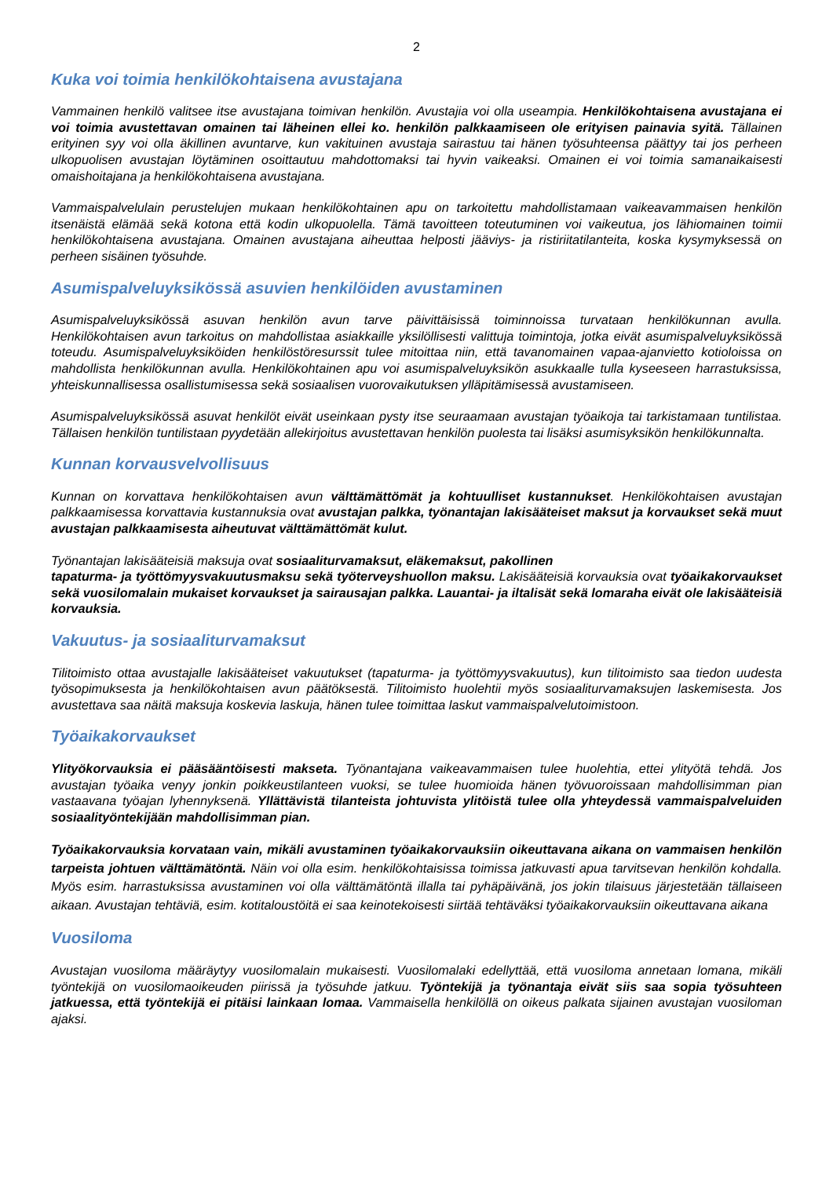2
Kuka voi toimia henkilökohtaisena avustajana
Vammainen henkilö valitsee itse avustajana toimivan henkilön. Avustajia voi olla useampia. Henkilökohtaisena avustajana ei voi toimia avustettavan omainen tai läheinen ellei ko. henkilön palkkaamiseen ole erityisen painavia syitä. Tällainen erityinen syy voi olla äkillinen avuntarve, kun vakituinen avustaja sairastuu tai hänen työsuhteensa päättyy tai jos perheen ulkopuolisen avustajan löytäminen osoittautuu mahdottomaksi tai hyvin vaikeaksi. Omainen ei voi toimia samanaikaisesti omaishoitajana ja henkilökohtaisena avustajana.
Vammaispalvelulain perustelujen mukaan henkilökohtainen apu on tarkoitettu mahdollistamaan vaikeavammaisen henkilön itsenäistä elämää sekä kotona että kodin ulkopuolella. Tämä tavoitteen toteutuminen voi vaikeutua, jos lähiomainen toimii henkilökohtaisena avustajana. Omainen avustajana aiheuttaa helposti jääviys- ja ristiriitatilanteita, koska kysymyksessä on perheen sisäinen työsuhde.
Asumispalveluyksikössä asuvien henkilöiden avustaminen
Asumispalveluyksikössä asuvan henkilön avun tarve päivittäisissä toiminnoissa turvataan henkilökunnan avulla. Henkilökohtaisen avun tarkoitus on mahdollistaa asiakkaille yksilöllisesti valittuja toimintoja, jotka eivät asumispalveluyksikössä toteudu. Asumispalveluyksiköiden henkilöstöresurssit tulee mitoittaa niin, että tavanomainen vapaa-ajanvietto kotioloissa on mahdollista henkilökunnan avulla. Henkilökohtainen apu voi asumispalveluyksikön asukkaalle tulla kyseeseen harrastuksissa, yhteiskunnallisessa osallistumisessa sekä sosiaalisen vuorovaikutuksen ylläpitämisessä avustamiseen.
Asumispalveluyksikössä asuvat henkilöt eivät useinkaan pysty itse seuraamaan avustajan työaikoja tai tarkistamaan tuntilistaa. Tällaisen henkilön tuntilistaan pyydetään allekirjoitus avustettavan henkilön puolesta tai lisäksi asumisyksikön henkilökunnalta.
Kunnan korvausvelvollisuus
Kunnan on korvattava henkilökohtaisen avun välttämättömät ja kohtuulliset kustannukset. Henkilökohtaisen avustajan palkkaamisessa korvattavia kustannuksia ovat avustajan palkka, työnantajan lakisääteiset maksut ja korvaukset sekä muut avustajan palkkaamisesta aiheutuvat välttämättömät kulut.
Työnantajan lakisääteisiä maksuja ovat sosiaaliturvamaksut, eläkemaksut, pakollinen
tapaturma- ja työttömyysvakuutusmaksu sekä työterveyshuollon maksu. Lakisääteisiä korvauksia ovat työaikakorvaukset sekä vuosilomalain mukaiset korvaukset ja sairausajan palkka. Lauantai- ja iltalisät sekä lomaraha eivät ole lakisääteisiä korvauksia.
Vakuutus- ja sosiaaliturvamaksut
Tilitoimisto ottaa avustajalle lakisääteiset vakuutukset (tapaturma- ja työttömyysvakuutus), kun tilitoimisto saa tiedon uudesta työsopimuksesta ja henkilökohtaisen avun päätöksestä. Tilitoimisto huolehtii myös sosiaaliturvamaksujen laskemisesta. Jos avustettava saa näitä maksuja koskevia laskuja, hänen tulee toimittaa laskut vammaispalvelutoimistoon.
Työaikakorvaukset
Ylityökorvauksia ei pääsääntöisesti makseta. Työnantajana vaikeavammaisen tulee huolehtia, ettei ylityötä tehdä. Jos avustajan työaika venyy jonkin poikkeustilanteen vuoksi, se tulee huomioida hänen työvuoroissaan mahdollisimman pian vastaavana työajan lyhennyksenä. Yllättävistä tilanteista johtuvista ylitöistä tulee olla yhteydessä vammaispalveluiden sosiaalityöntekijään mahdollisimman pian.
Työaikakorvauksia korvataan vain, mikäli avustaminen työaikakorvauksiin oikeuttavana aikana on vammaisen henkilön tarpeista johtuen välttämätöntä. Näin voi olla esim. henkilökohtaisissa toimissa jatkuvasti apua tarvitsevan henkilön kohdalla. Myös esim. harrastuksissa avustaminen voi olla välttämätöntä illalla tai pyhäpäivänä, jos jokin tilaisuus järjestetään tällaiseen aikaan. Avustajan tehtäviä, esim. kotitaloustöitä ei saa keinotekoisesti siirtää tehtäväksi työaikakorvauksiin oikeuttavana aikana
Vuosiloma
Avustajan vuosiloma määräytyy vuosilomalain mukaisesti. Vuosilomalaki edellyttää, että vuosiloma annetaan lomana, mikäli työntekijä on vuosilomaoikeuden piirissä ja työsuhde jatkuu. Työntekijä ja työnantaja eivät siis saa sopia työsuhteen jatkuessa, että työntekijä ei pitäisi lainkaan lomaa. Vammaisella henkilöllä on oikeus palkata sijainen avustajan vuosiloman ajaksi.